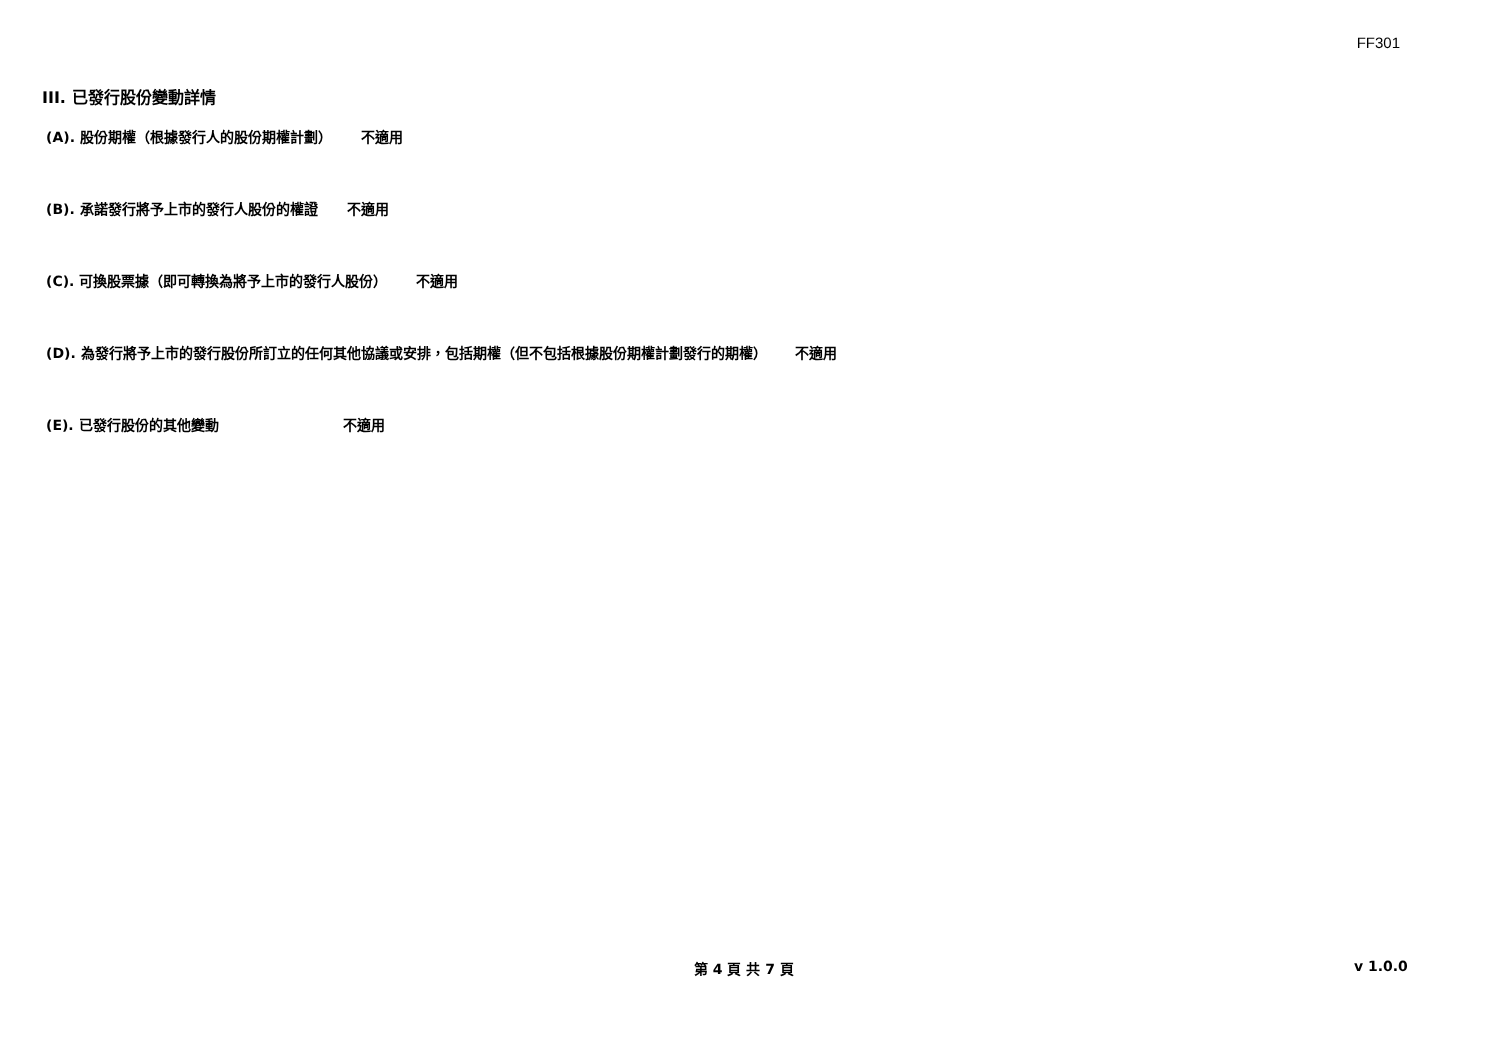FF301
III. 已發行股份變動詳情
(A). 股份期權（根據發行人的股份期權計劃） 不適用
(B). 承諾發行將予上市的發行人股份的權證 不適用
(C). 可換股票據（即可轉換為將予上市的發行人股份） 不適用
(D). 為發行將予上市的發行股份所訂立的任何其他協議或安排，包括期權（但不包括根據股份期權計劃發行的期權） 不適用
(E). 已發行股份的其他變動 不適用
第 4 頁 共 7 頁 v 1.0.0